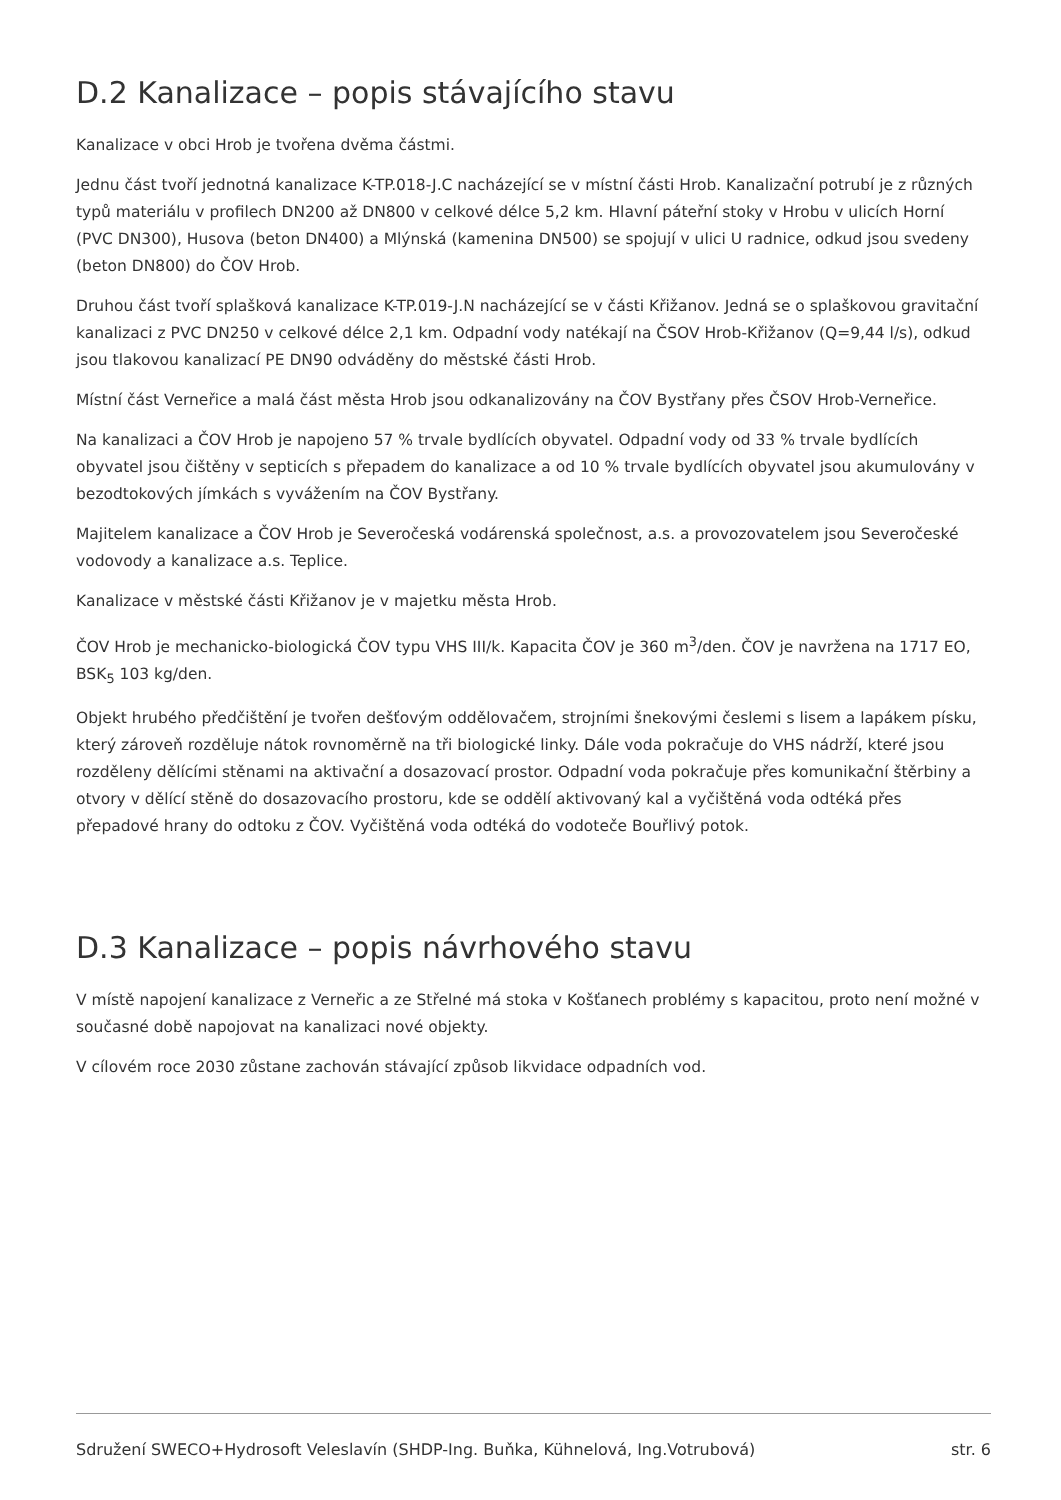D.2 Kanalizace – popis stávajícího stavu
Kanalizace v obci Hrob je tvořena dvěma částmi.
Jednu část tvoří jednotná kanalizace K-TP.018-J.C nacházející se v místní části Hrob. Kanalizační potrubí je z různých typů materiálu v profilech DN200 až DN800 v celkové délce 5,2 km. Hlavní páteřní stoky v Hrobu v ulicích Horní (PVC DN300), Husova (beton DN400) a Mlýnská (kamenina DN500) se spojují v ulici U radnice, odkud jsou svedeny (beton DN800) do ČOV Hrob.
Druhou část tvoří splašková kanalizace K-TP.019-J.N nacházející se v části Křižanov. Jedná se o splaškovou gravitační kanalizaci z PVC DN250 v celkové délce 2,1 km. Odpadní vody natékají na ČSOV Hrob-Křižanov (Q=9,44 l/s), odkud jsou tlakovou kanalizací PE DN90 odváděny do městské části Hrob.
Místní část Verneřice a malá část města Hrob jsou odkanalizovány na ČOV Bystřany přes ČSOV Hrob-Verneřice.
Na kanalizaci a ČOV Hrob je napojeno 57 % trvale bydlících obyvatel. Odpadní vody od 33 % trvale bydlících obyvatel jsou čištěny v septicích s přepadem do kanalizace a od 10 % trvale bydlících obyvatel jsou akumulovány v bezodtokových jímkách s vyvážením na ČOV Bystřany.
Majitelem kanalizace a ČOV Hrob je Severočeská vodárenská společnost, a.s. a provozovatelem jsou Severočeské vodovody a kanalizace a.s. Teplice.
Kanalizace v městské části Křižanov je v majetku města Hrob.
ČOV Hrob je mechanicko-biologická ČOV typu VHS III/k. Kapacita ČOV je 360 m<sup>3</sup>/den. ČOV je navržena na 1717 EO, BSK<sub>5</sub> 103 kg/den.
Objekt hrubého předčištění je tvořen dešťovým oddělovačem, strojními šnekovými česlemi s lisem a lapákem písku, který zároveň rozděluje nátok rovnoměrně na tři biologické linky. Dále voda pokračuje do VHS nádrží, které jsou rozděleny dělícími stěnami na aktivační a dosazovací prostor. Odpadní voda pokračuje přes komunikační štěrbiny a otvory v dělící stěně do dosazovacího prostoru, kde se oddělí aktivovaný kal a vyčištěná voda odtéká přes přepadové hrany do odtoku z ČOV. Vyčištěná voda odtéká do vodoteče Bouřlivý potok.
D.3 Kanalizace – popis návrhového stavu
V místě napojení kanalizace z Verneřic a ze Střelné má stoka v Košťanech problémy s kapacitou, proto není možné v současné době napojovat na kanalizaci nové objekty.
V cílovém roce 2030 zůstane zachován stávající způsob likvidace odpadních vod.
Sdružení SWECO+Hydrosoft Veleslavín (SHDP-Ing. Buňka, Kühnelová, Ing.Votrubová) str. 6